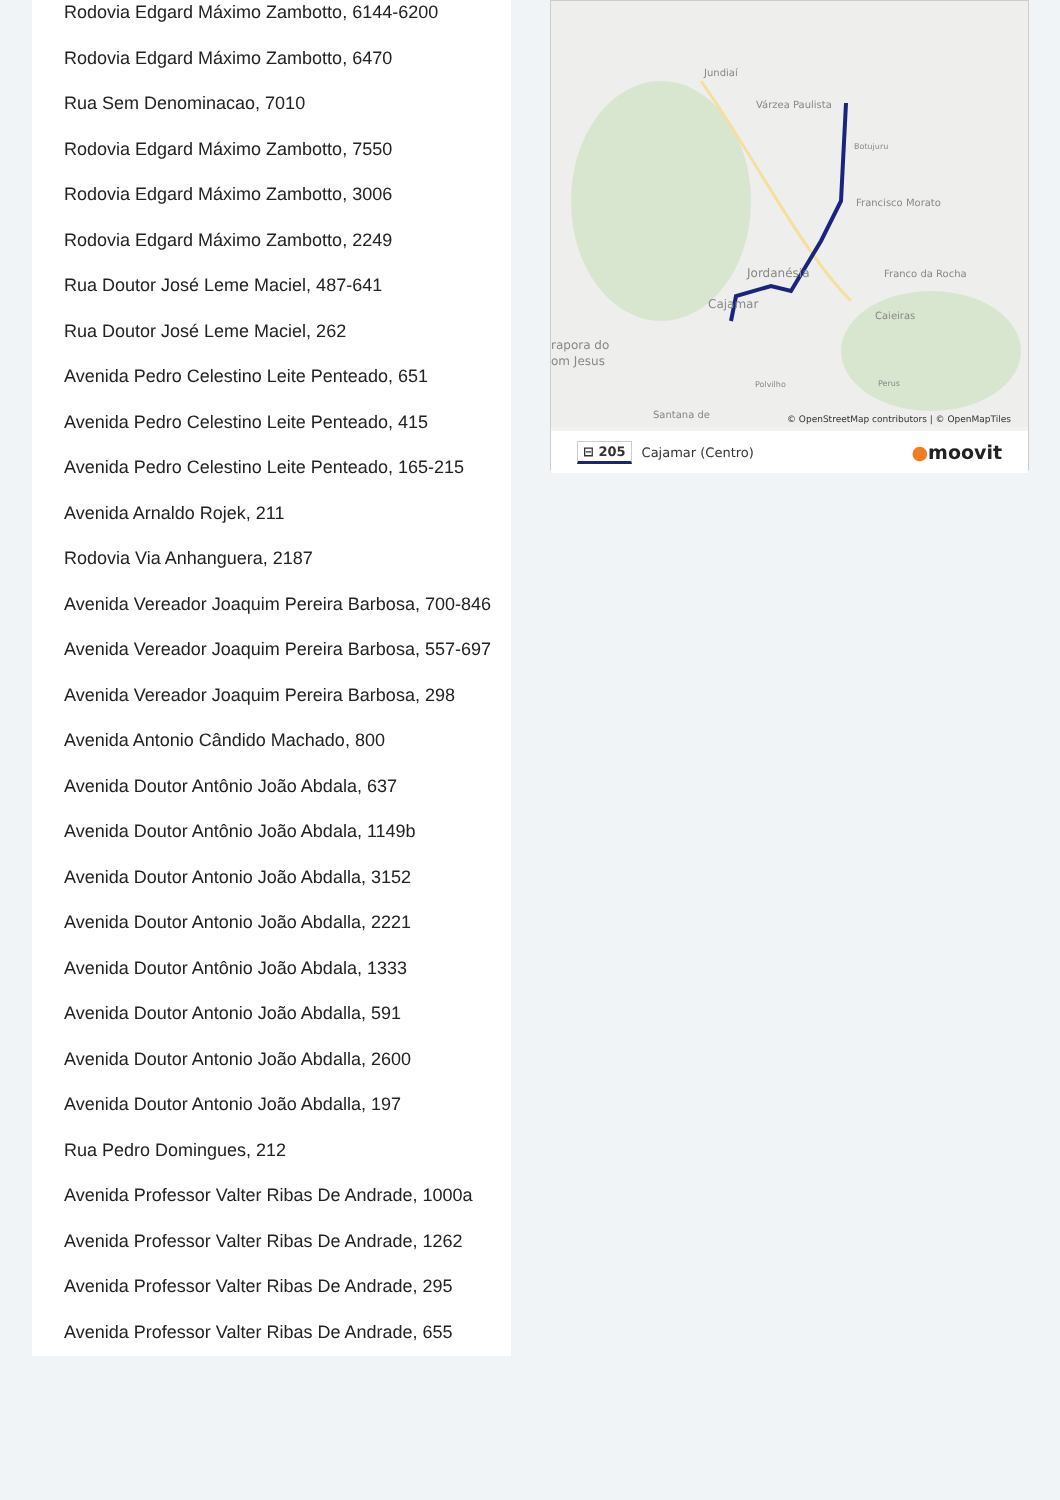Rodovia Edgard Máximo Zambotto, 6144-6200
Rodovia Edgard Máximo Zambotto, 6470
Rua Sem Denominacao, 7010
Rodovia Edgard Máximo Zambotto, 7550
Rodovia Edgard Máximo Zambotto, 3006
Rodovia Edgard Máximo Zambotto, 2249
Rua Doutor José Leme Maciel, 487-641
Rua Doutor José Leme Maciel, 262
Avenida Pedro Celestino Leite Penteado, 651
Avenida Pedro Celestino Leite Penteado, 415
Avenida Pedro Celestino Leite Penteado, 165-215
Avenida Arnaldo Rojek, 211
Rodovia Via Anhanguera, 2187
Avenida Vereador Joaquim Pereira Barbosa, 700-846
Avenida Vereador Joaquim Pereira Barbosa, 557-697
Avenida Vereador Joaquim Pereira Barbosa, 298
Avenida Antonio Cândido Machado, 800
Avenida Doutor Antônio João Abdala, 637
Avenida Doutor Antônio João Abdala, 1149b
Avenida Doutor Antonio João Abdalla, 3152
Avenida Doutor Antonio João Abdalla, 2221
Avenida Doutor Antônio João Abdala, 1333
Avenida Doutor Antonio João Abdalla, 591
Avenida Doutor Antonio João Abdalla, 2600
Avenida Doutor Antonio João Abdalla, 197
Rua Pedro Domingues, 212
Avenida Professor Valter Ribas De Andrade, 1000a
Avenida Professor Valter Ribas De Andrade, 1262
Avenida Professor Valter Ribas De Andrade, 295
Avenida Professor Valter Ribas De Andrade, 655
Jundiaí
Várzea Paulista
Botujuru
Francisco Morato
Franco da Rocha
Jordanésia
Cajamar
Caieiras
rapora do
om Jesus
Polvilho
Perus
Santana de
© OpenStreetMap contributors | © OpenMapTiles
⊟ 205 Cajamar (Centro) ●moovit